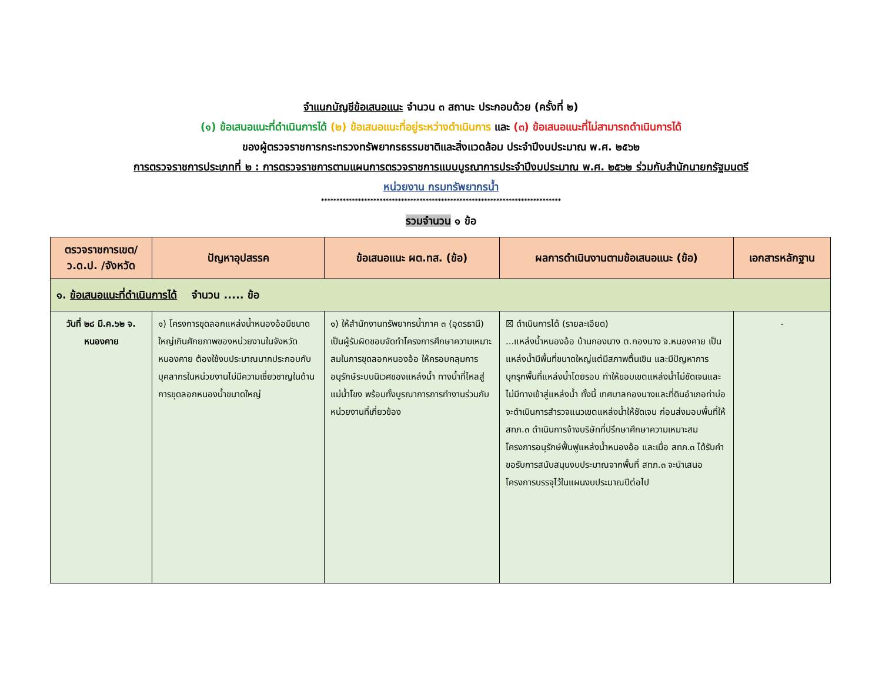จำแนกบัญชีข้อเสนอแนะ จำนวน ๓ สถานะ ประกอบด้วย (ครั้งที่ ๒)
(๑) ข้อเสนอแนะที่ดำเนินการได้ (๒) ข้อเสนอแนะที่อยู่ระหว่างดำเนินการ และ (๓) ข้อเสนอแนะที่ไม่สามารถดำเนินการได้
ของผู้ตรวจราชการกระทรวงทรัพยากรธรรมชาติและสิ่งแวดล้อม ประจำปีงบประมาณ พ.ศ. ๒๕๖๒
การตรวจราชการประเภทที่ ๒ : การตรวจราชการตามแผนการตรวจราชการแบบบูรณาการประจำปีงบประมาณ พ.ศ. ๒๕๖๒ ร่วมกับสำนักนายกรัฐมนตรี
หน่วยงาน กรมทรัพยากรน้ำ
******************************************************************************
รวมจำนวน ๑ ข้อ
| ตรวจราชการเขต/ ว.ด.ป. /จังหวัด | ปัญหาอุปสรรค | ข้อเสนอแนะ ผต.ทส. (ข้อ) | ผลการดำเนินงานตามข้อเสนอแนะ (ข้อ) | เอกสารหลักฐาน |
| --- | --- | --- | --- | --- |
| ๑. ข้อเสนอแนะที่ดำเนินการได้ จำนวน ..... ข้อ | | | | |
| วันที่ ๒๘ มี.ค.๖๒ จ. หนองคาย | ๑) โครงการขุดลอกแหล่งน้ำหนองอ้อมีขนาดใหญ่เกินศักยภาพของหน่วยงานในจังหวัดหนองคาย ต้องใช้งบประมาณมากประกอบกับบุคลากรในหน่วยงานไม่มีความเชี่ยวชาญในด้านการขุดลอกหนองน้ำขนาดใหญ่ | ๑) ให้สำนักงานทรัพยากรน้ำภาค ๓ (อุดรธานี) เป็นผู้รับผิดชอบจัดทำโครงการศึกษาความเหมาะสมในการขุดลอกหนองอ้อ ให้ครอบคลุมการอนุรักษ์ระบบนิเวศของแหล่งน้ำ ทางน้ำที่ไหลสู่แม่น้ำโขง พร้อมทั้งบูรณาการการทำงานร่วมกับหน่วยงานที่เกี่ยวข้อง | ☒ ดำเนินการได้ (รายละเอียด) ...แหล่งน้ำหนองอ้อ บ้านกองนาง ต.กองนาง จ.หนองคาย เป็นแหล่งน้ำมีพื้นที่ขนาดใหญ่แต่มีสภาพตื้นเขิน และมีปัญหาการบุกรุกพื้นที่แหล่งน้ำโดยรอบ ทำให้ขอบเขตแหล่งน้ำไม่ชัดเจนและไม่มีทางเข้าสู่แหล่งน้ำ ทั้งนี้ เทศบาลกองนางและที่ดินอำเภอท่าบ่อจะดำเนินการสำรวจแนวเขตแหล่งน้ำให้ชัดเจน ก่อนส่งมอบพื้นที่ให้ สทภ.๓ ดำเนินการจ้างบริษัทที่ปรึกษาศึกษาความเหมาะสมโครงการอนุรักษ์ฟื้นฟูแหล่งน้ำหนองอ้อ และเมื่อ สทภ.๓ ได้รับคำขอรับการสนับสนุนงบประมาณจากพื้นที่ สทภ.๓ จะนำเสนอโครงการบรรจุไว้ในแผนงบประมาณปีต่อไป | - |